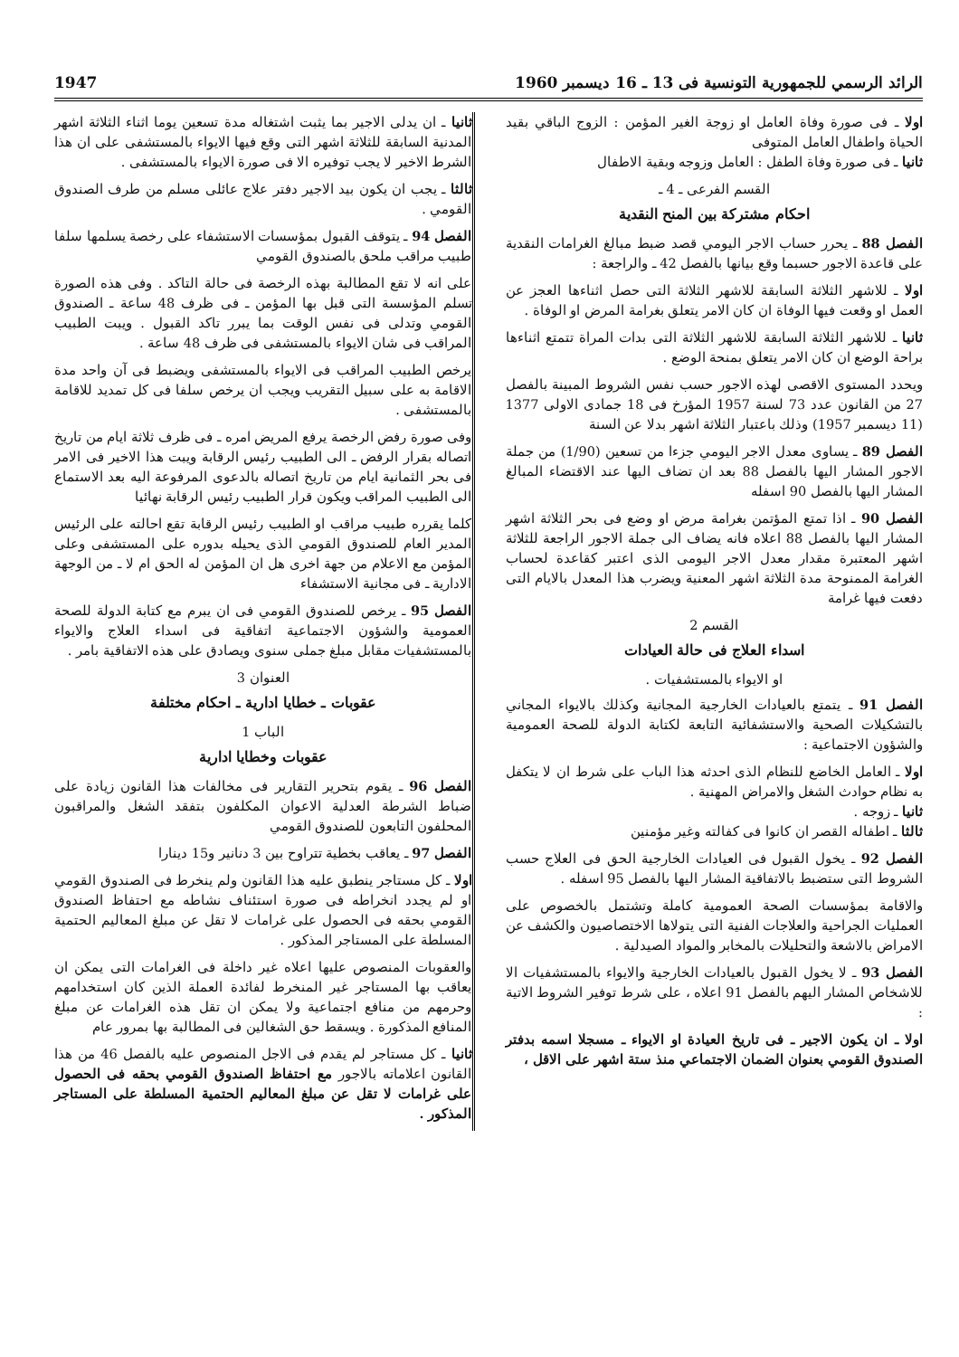الرائد الرسمي للجمهورية التونسية فى 13 ـ 16 ديسمبر 1960 1947
اولا ـ فى صورة وفاة العامل او زوجة الغير المؤمن : الزوج الباقي بقيد الحياة واطفال العامل المتوفى
ثانيا ـ فى صورة وفاة الطفل : العامل وزوجه وبقية الاطفال
القسم الفرعى ـ 4 ـ
احكام مشتركة بين المنح النقدية
الفصل 88 ـ يحرر حساب الاجر اليومي قصد ضبط مبالغ الغرامات النقدية على قاعدة الاجور حسبما وقع بيانها بالفصل 42 ـ والراجعة :
اولا ـ للاشهر الثلاثة السابقة للاشهر الثلاثة التى حصل اثناءها العجز عن العمل او وقعت فيها الوفاة ان كان الامر يتعلق بغرامة المرض او الوفاة .
ثانيا ـ للاشهر الثلاثة السابقة للاشهر الثلاثة التى بدات المراة تتمتع اثناءها براحة الوضع ان كان الامر يتعلق بمنحة الوضع .
ويحدد المستوى الاقصى لهذه الاجور حسب نفس الشروط المبينة بالفصل 27 من القانون عدد 73 لسنة 1957 المؤرخ فى 18 جمادى الاولى 1377 (11 ديسمبر 1957) وذلك باعتبار الثلاثة اشهر بدلا عن السنة
الفصل 89 ـ يساوى معدل الاجر اليومي جزءا من تسعين (1/90) من جملة الاجور المشار اليها بالفصل 88 بعد ان تضاف اليها عند الاقتضاء المبالغ المشار اليها بالفصل 90 اسفله
الفصل 90 ـ اذا تمتع المؤتمن بغرامة مرض او وضع فى بحر الثلاثة اشهر المشار اليها بالفصل 88 اعلاه فانه يضاف الى جملة الاجور الراجعة للثلاثة اشهر المعتبرة مقدار معدل الاجر اليومى الذى اعتبر كقاعدة لحساب الغرامة الممنوحة مدة الثلاثة اشهر المعنية ويضرب هذا المعدل بالايام التى دفعت فيها غرامة
القسم 2
اسداء العلاج فى حالة العيادات
او الايواء بالمستشفيات .
الفصل 91 ـ يتمتع بالعيادات الخارجية المجانية وكذلك بالايواء المجاني بالتشكيلات الصحية والاستشفائية التابعة لكتابة الدولة للصحة العمومية والشؤون الاجتماعية :
اولا ـ العامل الخاضع للنظام الذى احدثه هذا الباب على شرط ان لا يتكفل به نظام حوادث الشغل والامراض المهنية .
ثانيا ـ زوجه .
ثالثا ـ اطفاله القصر ان كانوا فى كفالته وغير مؤمنين
الفصل 92 ـ يخول القبول فى العيادات الخارجية الحق فى العلاج حسب الشروط التى ستضبط بالاتفاقية المشار اليها بالفصل 95 اسفله .
والاقامة بمؤسسات الصحة العمومية كاملة وتشتمل بالخصوص على العمليات الجراحية والعلاجات الفنية التى يتولاها الاختصاصيون والكشف عن الامراض بالاشعة والتحليلات بالمخابر والمواد الصيدلية .
الفصل 93 ـ لا يخول القبول بالعيادات الخارجية والايواء بالمستشفيات الا للاشخاص المشار اليهم بالفصل 91 اعلاه ، على شرط توفير الشروط الاتية :
اولا ـ ان يكون الاجير ـ فى تاريخ العيادة او الايواء ـ مسجلا اسمه بدفتر الصندوق القومي بعنوان الضمان الاجتماعي منذ ستة اشهر على الاقل ،
ثانيا ـ ان يدلى الاجير بما يثبت اشتغاله مدة تسعين يوما اثناء الثلاثة اشهر المدنية السابقة للثلاثة اشهر التى وقع فيها الايواء بالمستشفى على ان هذا الشرط الاخير لا يجب توفيره الا فى صورة الايواء بالمستشفى .
ثالثا ـ يجب ان يكون بيد الاجير دفتر علاج عائلى مسلم من طرف الصندوق القومي .
الفصل 94 ـ يتوقف القبول بمؤسسات الاستشفاء على رخصة يسلمها سلفا طبيب مراقب ملحق بالصندوق القومي
على انه لا تقع المطالبة بهذه الرخصة فى حالة التاكد . وفى هذه الصورة تسلم المؤسسة التى قبل بها المؤمن ـ فى ظرف 48 ساعة ـ الصندوق القومي وتدلى فى نفس الوقت بما يبرر تاكد القبول . ويبت الطبيب المراقب فى شان الايواء بالمستشفى فى ظرف 48 ساعة .
يرخص الطبيب المراقب فى الايواء بالمستشفى ويضبط فى آن واحد مدة الاقامة به على سبيل التقريب ويجب ان يرخص سلفا فى كل تمديد للاقامة بالمستشفى .
وفى صورة رفض الرخصة يرفع المريض امره ـ فى ظرف ثلاثة ايام من تاريخ اتصاله بقرار الرفض ـ الى الطبيب رئيس الرقابة ويبت هذا الاخير فى الامر فى بحر الثمانية ايام من تاريخ اتصاله بالدعوى المرفوعة اليه بعد الاستماع الى الطبيب المراقب ويكون قرار الطبيب رئيس الرقابة نهائيا
كلما يقرره طبيب مراقب او الطبيب رئيس الرقابة تقع احالته على الرئيس المدير العام للصندوق القومي الذى يحيله بدوره على المستشفى وعلى المؤمن مع الاعلام من جهة اخرى هل ان المؤمن له الحق ام لا ـ من الوجهة الادارية ـ فى مجانية الاستشفاء
الفصل 95 ـ يرخص للصندوق القومي فى ان يبرم مع كتابة الدولة للصحة العمومية والشؤون الاجتماعية اتفاقية فى اسداء العلاج والايواء بالمستشفيات مقابل مبلغ جملى سنوى ويصادق على هذه الاتفاقية بامر .
العنوان 3
عقوبات ـ خطايا ادارية ـ احكام مختلفة
الباب 1
عقوبات وخطايا ادارية
الفصل 96 ـ يقوم بتحرير التقارير فى مخالفات هذا القانون زيادة على ضباط الشرطة العدلية الاعوان المكلفون بتفقد الشغل والمراقبون المحلفون التابعون للصندوق القومي
الفصل 97 ـ يعاقب بخطية تتراوح بين 3 دنانير و15 دينارا
اولا ـ كل مستاجر ينطبق عليه هذا القانون ولم ينخرط فى الصندوق القومي او لم يجدد انخراطه فى صورة استئناف نشاطه مع احتفاظ الصندوق القومي بحقه فى الحصول على غرامات لا تقل عن مبلغ المعاليم الحتمية المسلطة على المستاجر المذكور .
والعقوبات المنصوص عليها اعلاه غير داخلة فى الغرامات التى يمكن ان يعاقب بها المستاجر غير المنخرط لفائدة العملة الذين كان استخدامهم وحرمهم من منافع اجتماعية ولا يمكن ان تقل هذه الغرامات عن مبلغ المنافع المذكورة . ويسقط حق الشغالين فى المطالبة بها بمرور عام
ثانيا ـ كل مستاجر لم يقدم فى الاجل المنصوص عليه بالفصل 46 من هذا القانون اعلاماته بالاجور مع احتفاظ الصندوق القومي بحقه فى الحصول على غرامات لا تقل عن مبلغ المعاليم الحتمية المسلطة على المستاجر المذكور .